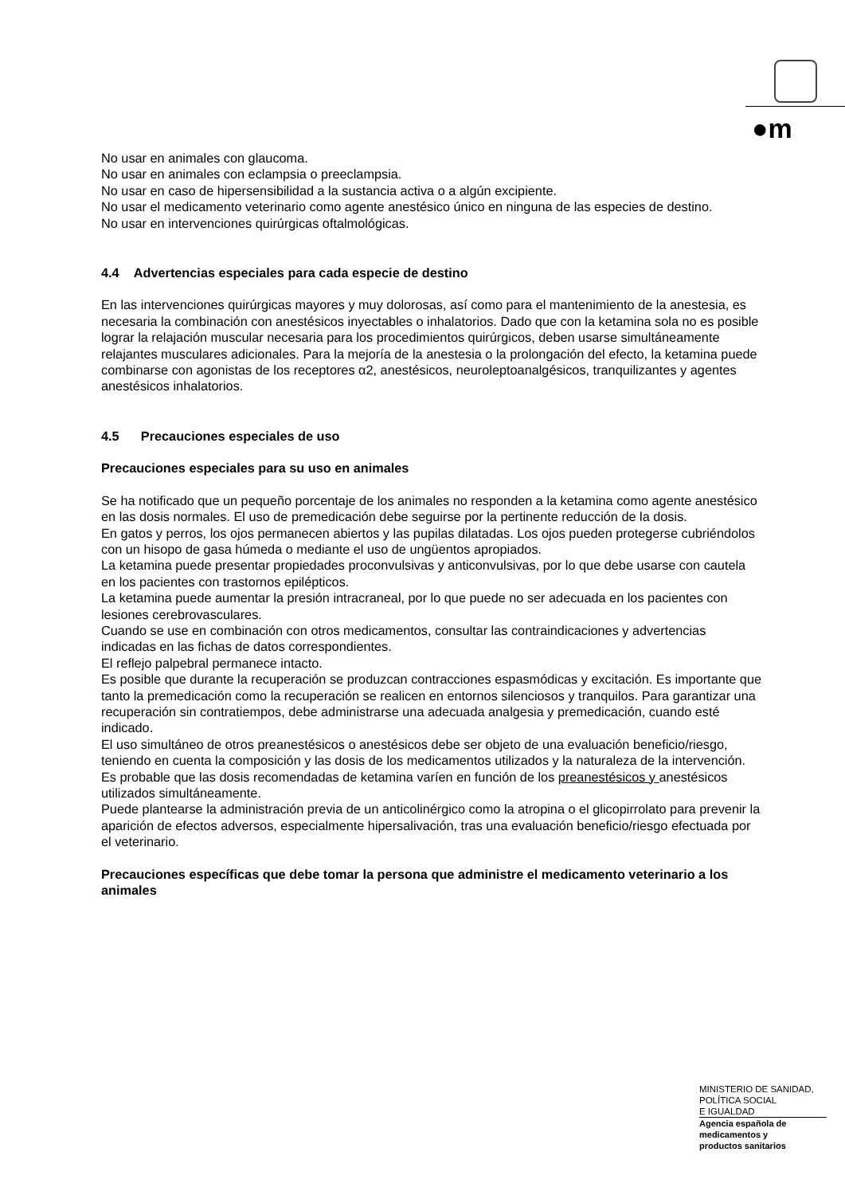●m
No usar en animales con glaucoma.
No usar en animales con eclampsia o preeclampsia.
No usar en caso de hipersensibilidad a la sustancia activa o a algún excipiente.
No usar el medicamento veterinario como agente anestésico único en ninguna de las especies de destino.
No usar en intervenciones quirúrgicas oftalmológicas.
4.4 Advertencias especiales para cada especie de destino
En las intervenciones quirúrgicas mayores y muy dolorosas, así como para el mantenimiento de la anestesia, es necesaria la combinación con anestésicos inyectables o inhalatorios. Dado que con la ketamina sola no es posible lograr la relajación muscular necesaria para los procedimientos quirúrgicos, deben usarse simultáneamente relajantes musculares adicionales. Para la mejoría de la anestesia o la prolongación del efecto, la ketamina puede combinarse con agonistas de los receptores α2, anestésicos, neuroleptoanalgésicos, tranquilizantes y agentes anestésicos inhalatorios.
4.5 Precauciones especiales de uso
Precauciones especiales para su uso en animales
Se ha notificado que un pequeño porcentaje de los animales no responden a la ketamina como agente anestésico en las dosis normales. El uso de premedicación debe seguirse por la pertinente reducción de la dosis.
En gatos y perros, los ojos permanecen abiertos y las pupilas dilatadas. Los ojos pueden protegerse cubriéndolos con un hisopo de gasa húmeda o mediante el uso de ungüentos apropiados.
La ketamina puede presentar propiedades proconvulsivas y anticonvulsivas, por lo que debe usarse con cautela en los pacientes con trastornos epilépticos.
La ketamina puede aumentar la presión intracraneal, por lo que puede no ser adecuada en los pacientes con lesiones cerebrovasculares.
Cuando se use en combinación con otros medicamentos, consultar las contraindicaciones y advertencias indicadas en las fichas de datos correspondientes.
El reflejo palpebral permanece intacto.
Es posible que durante la recuperación se produzcan contracciones espasmódicas y excitación. Es importante que tanto la premedicación como la recuperación se realicen en entornos silenciosos y tranquilos. Para garantizar una recuperación sin contratiempos, debe administrarse una adecuada analgesia y premedicación, cuando esté indicado.
El uso simultáneo de otros preanestésicos o anestésicos debe ser objeto de una evaluación beneficio/riesgo, teniendo en cuenta la composición y las dosis de los medicamentos utilizados y la naturaleza de la intervención. Es probable que las dosis recomendadas de ketamina varíen en función de los preanestésicos y anestésicos utilizados simultáneamente.
Puede plantearse la administración previa de un anticolinérgico como la atropina o el glicopirrolato para prevenir la aparición de efectos adversos, especialmente hipersalivación, tras una evaluación beneficio/riesgo efectuada por el veterinario.
Precauciones específicas que debe tomar la persona que administre el medicamento veterinario a los animales
MINISTERIO DE SANIDAD,
POLÍTICA SOCIAL
E IGUALDAD
Agencia española de
medicamentos y
productos sanitarios